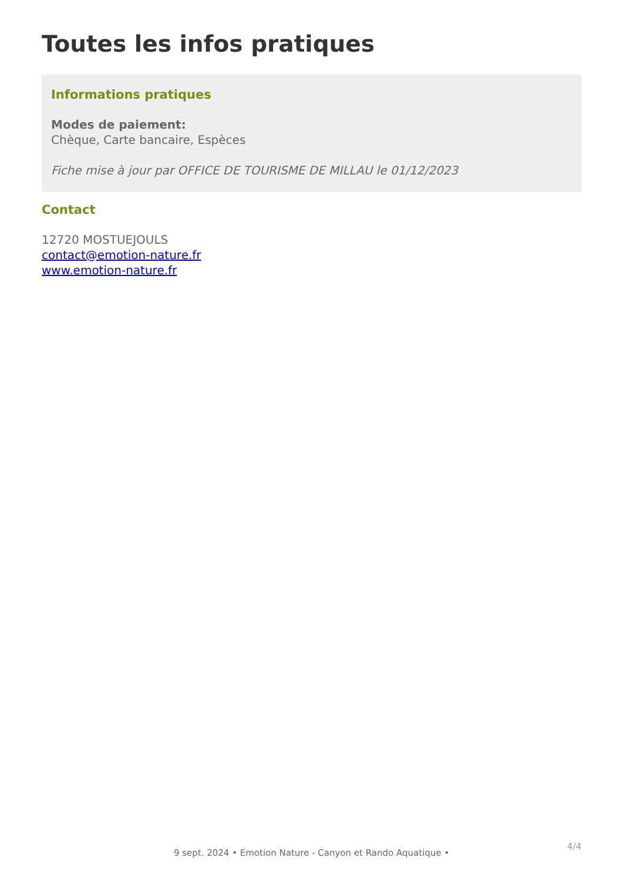Toutes les infos pratiques
Informations pratiques
Modes de paiement:
Chèque, Carte bancaire, Espèces
Fiche mise à jour par OFFICE DE TOURISME DE MILLAU le 01/12/2023
Contact
12720 MOSTUEJOULS
contact@emotion-nature.fr
www.emotion-nature.fr
4/4
9 sept. 2024 • Emotion Nature - Canyon et Rando Aquatique •